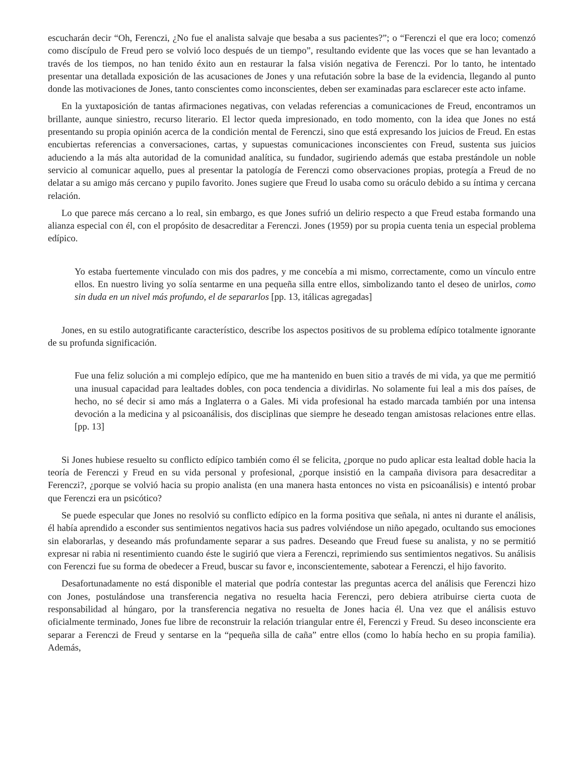escucharán decir “Oh, Ferenczi, ¿No fue el analista salvaje que besaba a sus pacientes?”; o “Ferenczi el que era loco; comenzó como discípulo de Freud pero se volvió loco después de un tiempo”, resultando evidente que las voces que se han levantado a través de los tiempos, no han tenido éxito aun en restaurar la falsa visión negativa de Ferenczi. Por lo tanto, he intentado presentar una detallada exposición de las acusaciones de Jones y una refutación sobre la base de la evidencia, llegando al punto donde las motivaciones de Jones, tanto conscientes como inconscientes, deben ser examinadas para esclarecer este acto infame.
En la yuxtaposición de tantas afirmaciones negativas, con veladas referencias a comunicaciones de Freud, encontramos un brillante, aunque siniestro, recurso literario. El lector queda impresionado, en todo momento, con la idea que Jones no está presentando su propia opinión acerca de la condición mental de Ferenczi, sino que está expresando los juicios de Freud. En estas encubiertas referencias a conversaciones, cartas, y supuestas comunicaciones inconscientes con Freud, sustenta sus juicios aduciendo a la más alta autoridad de la comunidad analítica, su fundador, sugiriendo además que estaba prestándole un noble servicio al comunicar aquello, pues al presentar la patología de Ferenczi como observaciones propias, protegía a Freud de no delatar a su amigo más cercano y pupilo favorito. Jones sugiere que Freud lo usaba como su oráculo debido a su íntima y cercana relación.
Lo que parece más cercano a lo real, sin embargo, es que Jones sufrió un delirio respecto a que Freud estaba formando una alianza especial con él, con el propósito de desacreditar a Ferenczi. Jones (1959) por su propia cuenta tenia un especial problema edípico.
Yo estaba fuertemente vinculado con mis dos padres, y me concebía a mi mismo, correctamente, como un vínculo entre ellos. En nuestro living yo solía sentarme en una pequeña silla entre ellos, simbolizando tanto el deseo de unirlos, como sin duda en un nivel más profundo, el de separarlos [pp. 13, itálicas agregadas]
Jones, en su estilo autogratificante característico, describe los aspectos positivos de su problema edípico totalmente ignorante de su profunda significación.
Fue una feliz solución a mi complejo edípico, que me ha mantenido en buen sitio a través de mi vida, ya que me permitió una inusual capacidad para lealtades dobles, con poca tendencia a dividirlas. No solamente fui leal a mis dos países, de hecho, no sé decir si amo más a Inglaterra o a Gales. Mi vida profesional ha estado marcada también por una intensa devoción a la medicina y al psicoanálisis, dos disciplinas que siempre he deseado tengan amistosas relaciones entre ellas. [pp. 13]
Si Jones hubiese resuelto su conflicto edípico también como él se felicita, ¿porque no pudo aplicar esta lealtad doble hacia la teoría de Ferenczi y Freud en su vida personal y profesional, ¿porque insistió en la campaña divisora para desacreditar a Ferenczi?, ¿porque se volvió hacia su propio analista (en una manera hasta entonces no vista en psicoanálisis) e intentó probar que Ferenczi era un psicótico?
Se puede especular que Jones no resolvió su conflicto edípico en la forma positiva que señala, ni antes ni durante el análisis, él había aprendido a esconder sus sentimientos negativos hacia sus padres volviéndose un niño apegado, ocultando sus emociones sin elaborarlas, y deseando más profundamente separar a sus padres. Deseando que Freud fuese su analista, y no se permitió expresar ni rabia ni resentimiento cuando éste le sugirió que viera a Ferenczi, reprimiendo sus sentimientos negativos. Su análisis con Ferenczi fue su forma de obedecer a Freud, buscar su favor e, inconscientemente, sabotear a Ferenczi, el hijo favorito.
Desafortunadamente no está disponible el material que podría contestar las preguntas acerca del análisis que Ferenczi hizo con Jones, postulándose una transferencia negativa no resuelta hacia Ferenczi, pero debiera atribuirse cierta cuota de responsabilidad al húngaro, por la transferencia negativa no resuelta de Jones hacia él. Una vez que el análisis estuvo oficialmente terminado, Jones fue libre de reconstruir la relación triangular entre él, Ferenczi y Freud. Su deseo inconsciente era separar a Ferenczi de Freud y sentarse en la “pequeña silla de caña” entre ellos (como lo había hecho en su propia familia). Además,